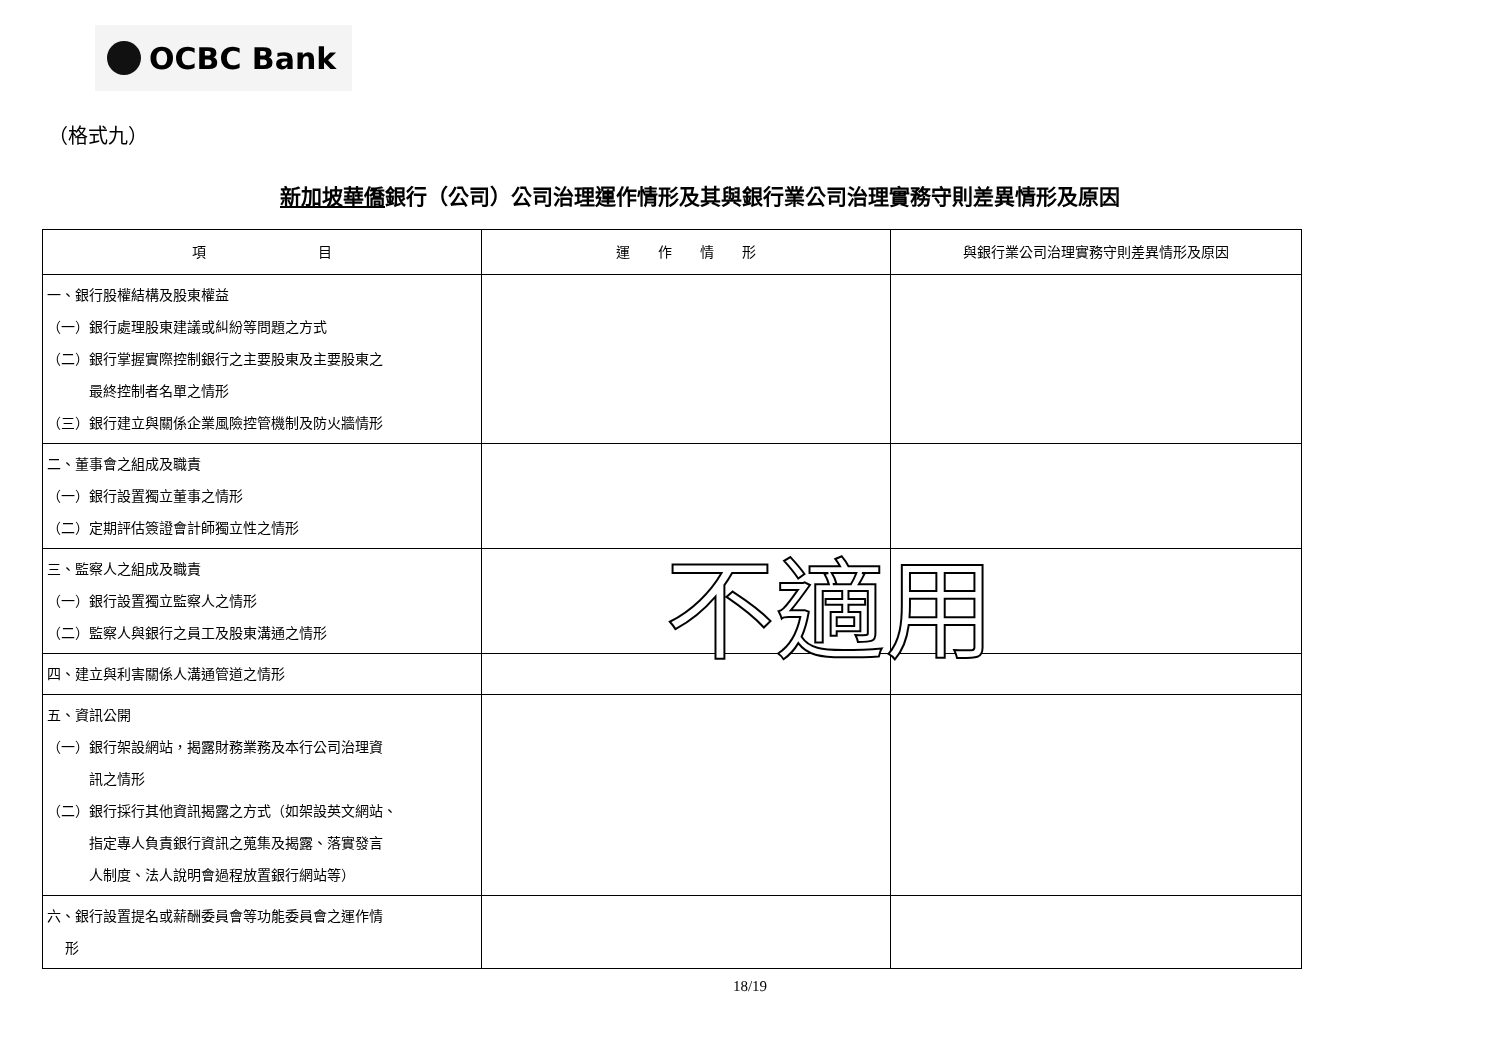OCBC Bank
（格式九）
新加坡華僑銀行（公司）公司治理運作情形及其與銀行業公司治理實務守則差異情形及原因
| 項 目 | 運 作 情 形 | 與銀行業公司治理實務守則差異情形及原因 |
| --- | --- | --- |
| 一、銀行股權結構及股東權益 （一）銀行處理股東建議或糾紛等問題之方式 （二）銀行掌握實際控制銀行之主要股東及主要股東之 最終控制者名單之情形 （三）銀行建立與關係企業風險控管機制及防火牆情形 | | |
| 二、董事會之組成及職責 （一）銀行設置獨立董事之情形 （二）定期評估簽證會計師獨立性之情形 | | |
| 三、監察人之組成及職責 （一）銀行設置獨立監察人之情形 （二）監察人與銀行之員工及股東溝通之情形 | | |
| 四、建立與利害關係人溝通管道之情形 | | |
| 五、資訊公開 （一）銀行架設網站，揭露財務業務及本行公司治理資 訊之情形 （二）銀行採行其他資訊揭露之方式（如架設英文網站、 指定專人負責銀行資訊之蒐集及揭露、落實發言 人制度、法人說明會過程放置銀行網站等） | | |
| 六、銀行設置提名或薪酬委員會等功能委員會之運作情 形 | | |
不適用
18/19